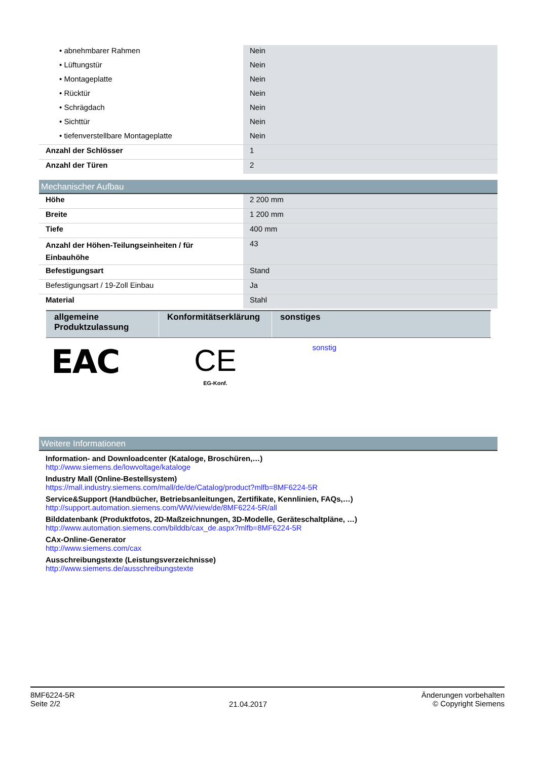| • abnehmbarer Rahmen | Nein |
| • Lüftungstür | Nein |
| • Montageplatte | Nein |
| • Rücktür | Nein |
| • Schrägdach | Nein |
| • Sichttür | Nein |
| • tiefenverstellbare Montageplatte | Nein |
| Anzahl der Schlösser | 1 |
| Anzahl der Türen | 2 |
Mechanischer Aufbau
| Höhe | 2 200 mm |
| Breite | 1 200 mm |
| Tiefe | 400 mm |
| Anzahl der Höhen-Teilungseinheiten / für Einbauhöhe | 43 |
| Befestigungsart | Stand |
| Befestigungsart / 19-Zoll Einbau | Ja |
| Material | Stahl |
| allgemeine Produktzulassung | Konformitätserklärung | sonstiges |
| --- | --- | --- |
| EAC | CE EG-Konf. | sonstig |
Weitere Informationen
Information- and Downloadcenter (Kataloge, Broschüren,…)
http://www.siemens.de/lowvoltage/kataloge
Industry Mall (Online-Bestellsystem)
https://mall.industry.siemens.com/mall/de/de/Catalog/product?mlfb=8MF6224-5R
Service&Support (Handbücher, Betriebsanleitungen, Zertifikate, Kennlinien, FAQs,…)
http://support.automation.siemens.com/WW/view/de/8MF6224-5R/all
Bilddatenbank (Produktfotos, 2D-Maßzeichnungen, 3D-Modelle, Geräteschaltpläne, …)
http://www.automation.siemens.com/bilddb/cax_de.aspx?mlfb=8MF6224-5R
CAx-Online-Generator
http://www.siemens.com/cax
Ausschreibungstexte (Leistungsverzeichnisse)
http://www.siemens.de/ausschreibungstexte
8MF6224-5R
Seite 2/2
21.04.2017
Änderungen vorbehalten
© Copyright Siemens